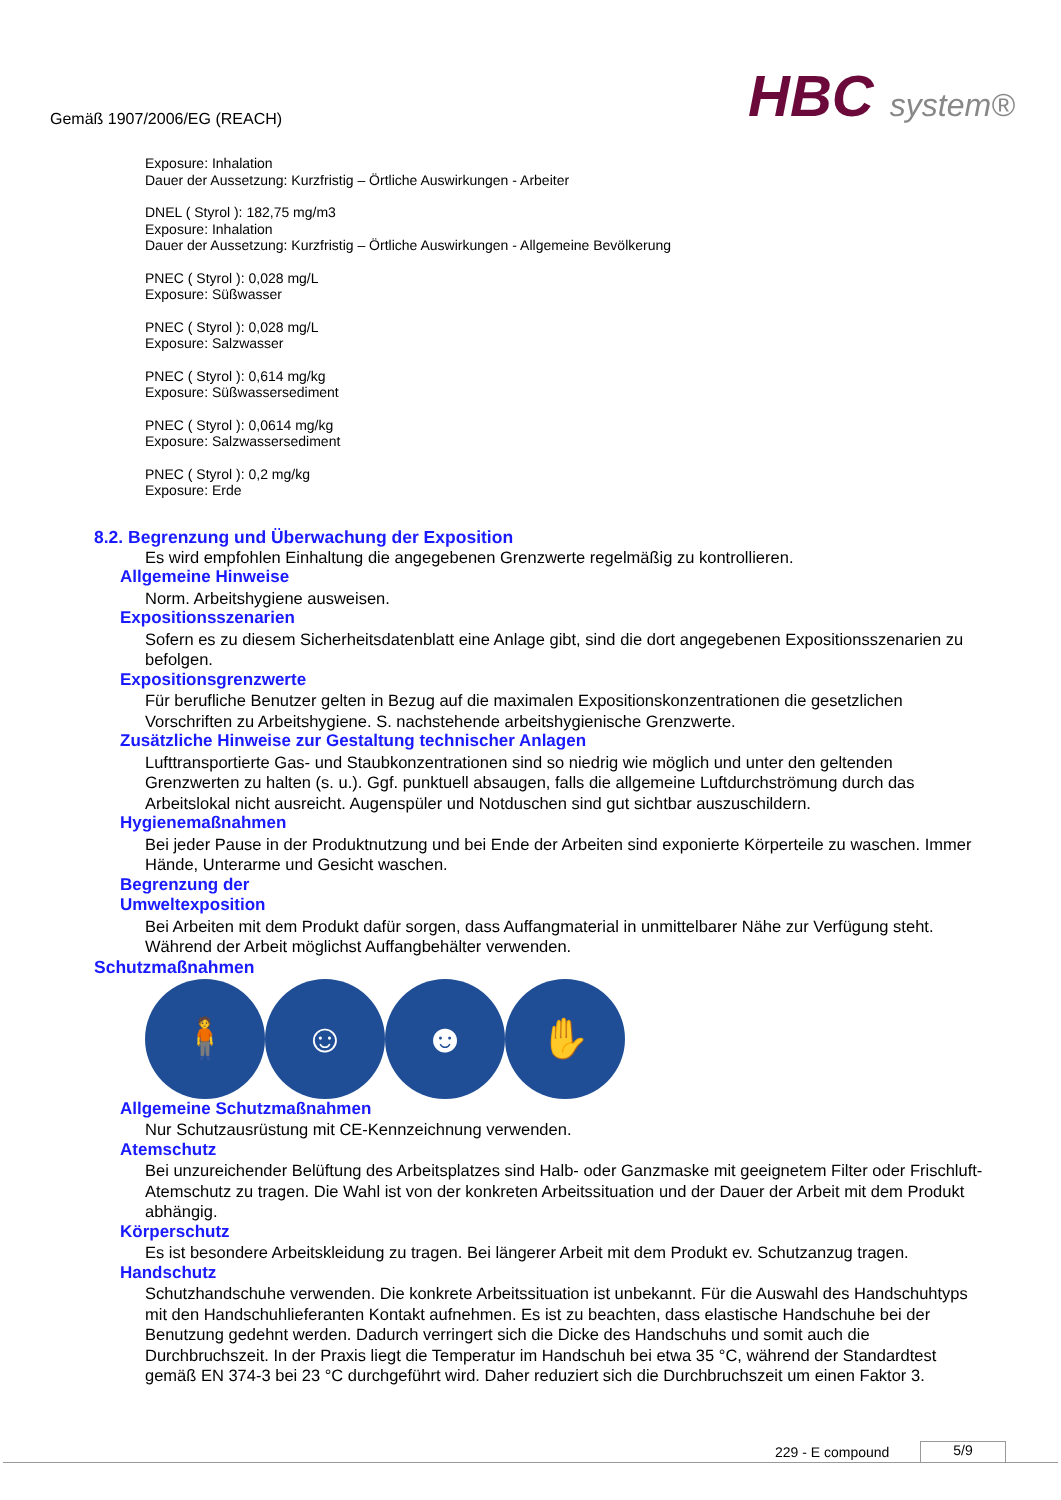Gemäß 1907/2006/EG (REACH) HBC system®
Exposure: Inhalation
Dauer der Aussetzung: Kurzfristig – Örtliche Auswirkungen - Arbeiter
DNEL ( Styrol ): 182,75 mg/m3
Exposure: Inhalation
Dauer der Aussetzung: Kurzfristig – Örtliche Auswirkungen - Allgemeine Bevölkerung
PNEC ( Styrol ): 0,028 mg/L
Exposure: Süßwasser
PNEC ( Styrol ): 0,028 mg/L
Exposure: Salzwasser
PNEC ( Styrol ): 0,614 mg/kg
Exposure: Süßwassersediment
PNEC ( Styrol ): 0,0614 mg/kg
Exposure: Salzwassersediment
PNEC ( Styrol ): 0,2 mg/kg
Exposure: Erde
8.2. Begrenzung und Überwachung der Exposition
Es wird empfohlen Einhaltung die angegebenen Grenzwerte regelmäßig zu kontrollieren.
Allgemeine Hinweise
Norm. Arbeitshygiene ausweisen.
Expositionsszenarien
Sofern es zu diesem Sicherheitsdatenblatt eine Anlage gibt, sind die dort angegebenen Expositionsszenarien zu befolgen.
Expositionsgrenzwerte
Für berufliche Benutzer gelten in Bezug auf die maximalen Expositionskonzentrationen die gesetzlichen Vorschriften zu Arbeitshygiene. S. nachstehende arbeitshygienische Grenzwerte.
Zusätzliche Hinweise zur Gestaltung technischer Anlagen
Lufttransportierte Gas- und Staubkonzentrationen sind so niedrig wie möglich und unter den geltenden Grenzwerten zu halten (s. u.). Ggf. punktuell absaugen, falls die allgemeine Luftdurchströmung durch das Arbeitslokal nicht ausreicht. Augenspüler und Notduschen sind gut sichtbar auszuschildern.
Hygienemaßnahmen
Bei jeder Pause in der Produktnutzung und bei Ende der Arbeiten sind exponierte Körperteile zu waschen. Immer Hände, Unterarme und Gesicht waschen.
Begrenzung der
Umweltexposition
Bei Arbeiten mit dem Produkt dafür sorgen, dass Auffangmaterial in unmittelbarer Nähe zur Verfügung steht. Während der Arbeit möglichst Auffangbehälter verwenden.
Schutzmaßnahmen
🧍 ☺ ☻ ✋
Allgemeine Schutzmaßnahmen
Nur Schutzausrüstung mit CE-Kennzeichnung verwenden.
Atemschutz
Bei unzureichender Belüftung des Arbeitsplatzes sind Halb- oder Ganzmaske mit geeignetem Filter oder Frischluft-Atemschutz zu tragen. Die Wahl ist von der konkreten Arbeitssituation und der Dauer der Arbeit mit dem Produkt abhängig.
Körperschutz
Es ist besondere Arbeitskleidung zu tragen. Bei längerer Arbeit mit dem Produkt ev. Schutzanzug tragen.
Handschutz
Schutzhandschuhe verwenden. Die konkrete Arbeitssituation ist unbekannt. Für die Auswahl des Handschuhtyps mit den Handschuhlieferanten Kontakt aufnehmen. Es ist zu beachten, dass elastische Handschuhe bei der Benutzung gedehnt werden. Dadurch verringert sich die Dicke des Handschuhs und somit auch die Durchbruchszeit. In der Praxis liegt die Temperatur im Handschuh bei etwa 35 °C, während der Standardtest gemäß EN 374-3 bei 23 °C durchgeführt wird. Daher reduziert sich die Durchbruchszeit um einen Faktor 3.
229 - E compound 5/9